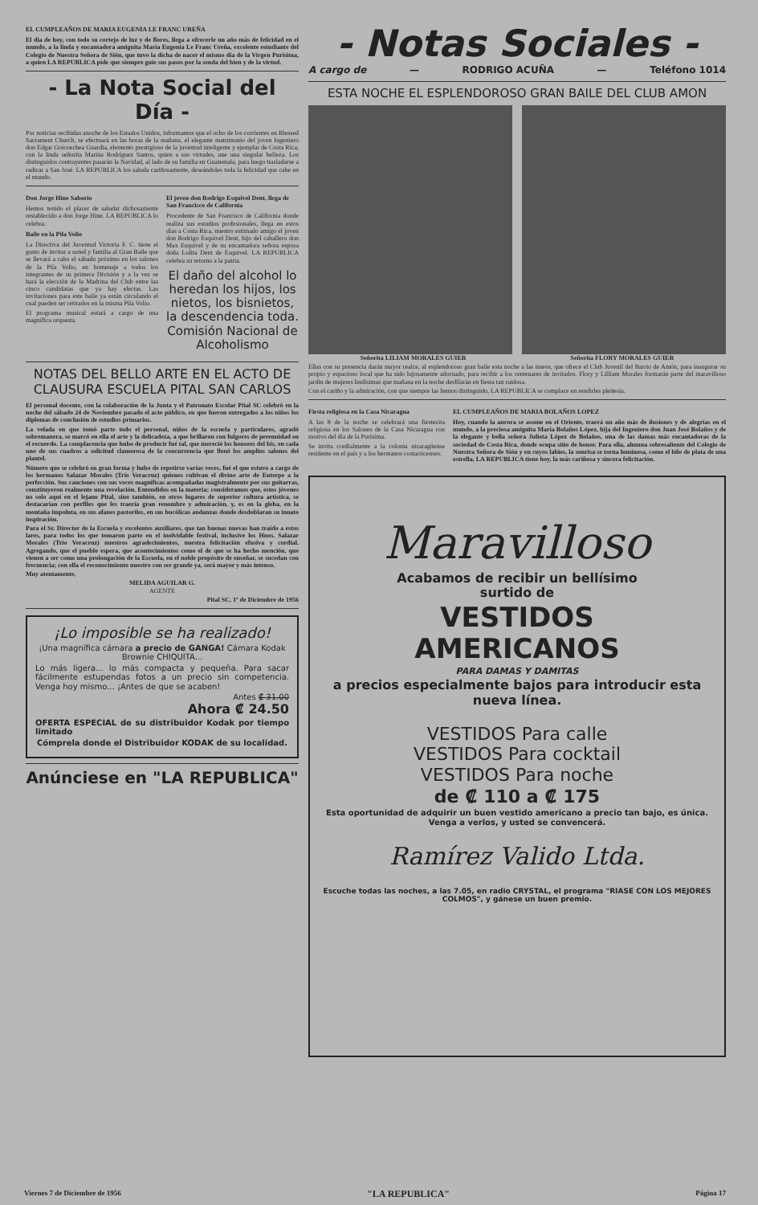EL CUMPLEAÑOS DE MARIA EUGENIA LE FRANC UREÑA
El día de hoy, con todo su cortejo de luz y de flores, llega a ofrecerle un año más de felicidad en el mundo, a la linda y encantadora amiguita María Eugenia Le Franc Ureña, excelente estudiante del Colegio de Nuestra Señora de Sión, que tuvo la dicha de nacer el mismo día de la Virgen Purísima, a quien LA REPUBLICA pide que siempre guíe sus pasos por la senda del bien y de la virtud.
- La Nota Social del Día -
Por noticias recibidas anoche de los Estados Unidos, informamos que el ocho de los corrientes en Blessed Sacrament Church, se efectuará en las horas de la mañana, el elegante matrimonio del joven Ingeniero don Edgar Goicoechea Guardia, elemento prestigioso de la juventud inteligente y ejemplar de Costa Rica, con la linda señorita Marina Rodríguez Santos, quien a sus virtudes, une una singular belleza. Los distinguidos contrayentes pasarán la Navidad, al lado de su familia en Guatemala, para luego trasladarse a radicar a San José. LA REPUBLICA los saluda cariñosamente, deseándoles toda la felicidad que cabe en el mundo.
Don Jorge Hine Saborío
Hemos tenido el placer de saludar dichosamente restablecido a don Jorge Hine. LA REPUBLICA lo celebra.
Baile en la Pila Volio
La Directiva del Juventud Victoria F. C. tiene el gusto de invitar a usted y familia al Gran Baile que se llevará a cabo el sábado próximo en los salones de la Pila Volio, en homenaje a todos los integrantes de su primera División y a la vez se hará la elección de la Madrina del Club entre las cinco candidatas que ya hay electas. Las invitaciones para este baile ya están circulando el cual pueden ser retirados en la misma Pila Volio.
El programa musical estará a cargo de una magnífica orquesta.
El joven don Rodrigo Esquivel Dent, llega de San Francisco de California
Procedente de San Francisco de California donde realiza sus estudios profesionales, llega en estos días a Costa Rica, nuestro estimado amigo el joven don Rodrigo Esquivel Dent, hijo del caballero don Max Esquivel y de su encantadora señora esposa doña Lolita Dent de Esquivel. LA REPUBLICA celebra su retorno a la patria.
El daño del alcohol lo heredan los hijos, los nietos, los bisnietos, la descendencia toda. Comisión Nacional de Alcoholismo
NOTAS DEL BELLO ARTE EN EL ACTO DE CLAUSURA ESCUELA PITAL SAN CARLOS
El personal docente, con la colaboración de la Junta y el Patronato Escolar Pital SC celebró en la noche del sábado 24 de Noviembre pasado el acto público, en que fueron entregados a los niños los diplomas de conclusión de estudios primarios.
La velada en que tomó parte todo el personal, niños de la escuela y particulares, agradó sobremanera, se marcó en ella el arte y la delicadeza, a que brillaron con fulgores de perennidad en el recuerdo. La complacencia que hubo de producir fué tal, que mereció los honores del bis, en cada uno de sus cuadros a solicitud clamorosa de la concurrencia que llenó los amplios salones del plantel.
Número que se celebró en gran forma y hubo de repetirse varias veces, fué el que estuvo a cargo de los hermanos Salazar Morales (Trío Veracruz) quienes cultivan el divino arte de Euterpe a la perfección. Sus canciones con sus voces magníficas acompañadas magistralmente por sus guitarras, constituyeron realmente una revelación. Entendidos en la materia; consideramos que, estos jóvenes no solo aquí en el lejano Pital, sino también, en otros lugares de superior cultura artística, se destacarían con perfiles que les traería gran renombre y admiración, y, es en la gleba, en la montaña impoluta, en sus afanes pastoriles, en sus bucólicas andanzas donde desdoblaran su innato inspiración.
Para el Sr. Director de la Escuela y excelentes auxiliares, que tan buenas nuevas han traído a estos lares, para todos los que tomaron parte en el inolvidable festival, inclusive los Hnos. Salazar Morales (Trío Veracruz) nuestros agradecimientos, nuestra felicitación efusiva y cordial. Agregando, que el pueblo espera, que acontecimientos como el de que se ha hecho mención, que vienen a ser como una prolongación de la Escuela, en el noble propósito de enseñar, se sucedan con frecuencia; con ella el reconocimiento nuestro con ser grande ya, será mayor y más intenso.
Muy atentamente,
MELIDA AGUILAR G.
AGENTE
Pital SC, 1º de Diciembre de 1956
¡Lo imposible se ha realizado!
¡Una magnífica cámara a precio de GANGA! Cámara Kodak Brownie CHIQUITA...
Lo más ligera... lo más compacta y pequeña. Para sacar fácilmente estupendas fotos a un precio sin competencia. Venga hoy mismo... ¡Antes de que se acaben!
Antes ₡ 31.00
Ahora ₡ 24.50
OFERTA ESPECIAL de su distribuidor Kodak por tiempo limitado
Cómprela donde el Distribuidor KODAK de su localidad.
Anúnciese en "LA REPUBLICA"
- Notas Sociales -
A cargo de — RODRIGO ACUÑA — Teléfono 1014
ESTA NOCHE EL ESPLENDOROSO GRAN BAILE DEL CLUB AMON
Señorita LILIAM MORALES GUIER Señorita FLORY MORALES GUIER
Ellas con su presencia darán mayor realce, al esplendoroso gran baile esta noche a las nueve, que ofrece el Club Juvenil del Barrio de Amón, para inaugurar su propio y espacioso local que ha sido lujosamente adornado, para recibir a los centenares de invitados. Flory y Lilliam Morales formarán parte del maravilloso jardín de mujeres lindísimas que mañana en la noche desfilarán en fiesta tan ruidosa.
Con el cariño y la admiración, con que siempre las hemos distinguido, LA REPUBLICA se complace en rendirles pleitesía.
Fiesta religiosa en la Casa Nicaragua
A las 8 de la noche se celebrará una fiestecita religiosa en los Salones de la Casa Nicaragua con motivo del día de la Purísima.
Se invita cordialmente a la colonia nicaragüense residente en el país y a los hermanos costarricenses.
EL CUMPLEAÑOS DE MARIA BOLAÑOS LOPEZ
Hoy, cuando la aurora se asome en el Oriente, traerá un año más de ilusiones y de alegrías en el mundo, a la preciosa amiguita María Bolaños López, hija del Ingeniero don Juan José Bolaños y de la elegante y bella señora Julieta López de Bolaños, una de las damas más encantadoras de la sociedad de Costa Rica, donde ocupa sitio de honor. Para ella, alumna sobresaliente del Colegio de Nuestra Señora de Sión y en cuyos labios, la sonrisa se torna luminosa, como el hilo de plata de una estrella, LA REPUBLICA tiene hoy, la más cariñosa y sincera felicitación.
Maravilloso
Acabamos de recibir un bellísimo
surtido de
VESTIDOS
AMERICANOS
PARA DAMAS Y DAMITAS
a precios especialmente bajos para introducir esta nueva línea.
VESTIDOS Para calle
VESTIDOS Para cocktail
VESTIDOS Para noche
de ₡ 110 a ₡ 175
Esta oportunidad de adquirir un buen vestido americano a precio tan bajo, es única. Venga a verlos, y usted se convencerá.
Ramírez Valido Ltda.
Escuche todas las noches, a las 7.05, en radio CRYSTAL, el programa "RIASE CON LOS MEJORES COLMOS", y gánese un buen premio.
Viernes 7 de Diciembre de 1956 "LA REPUBLICA" Página 17